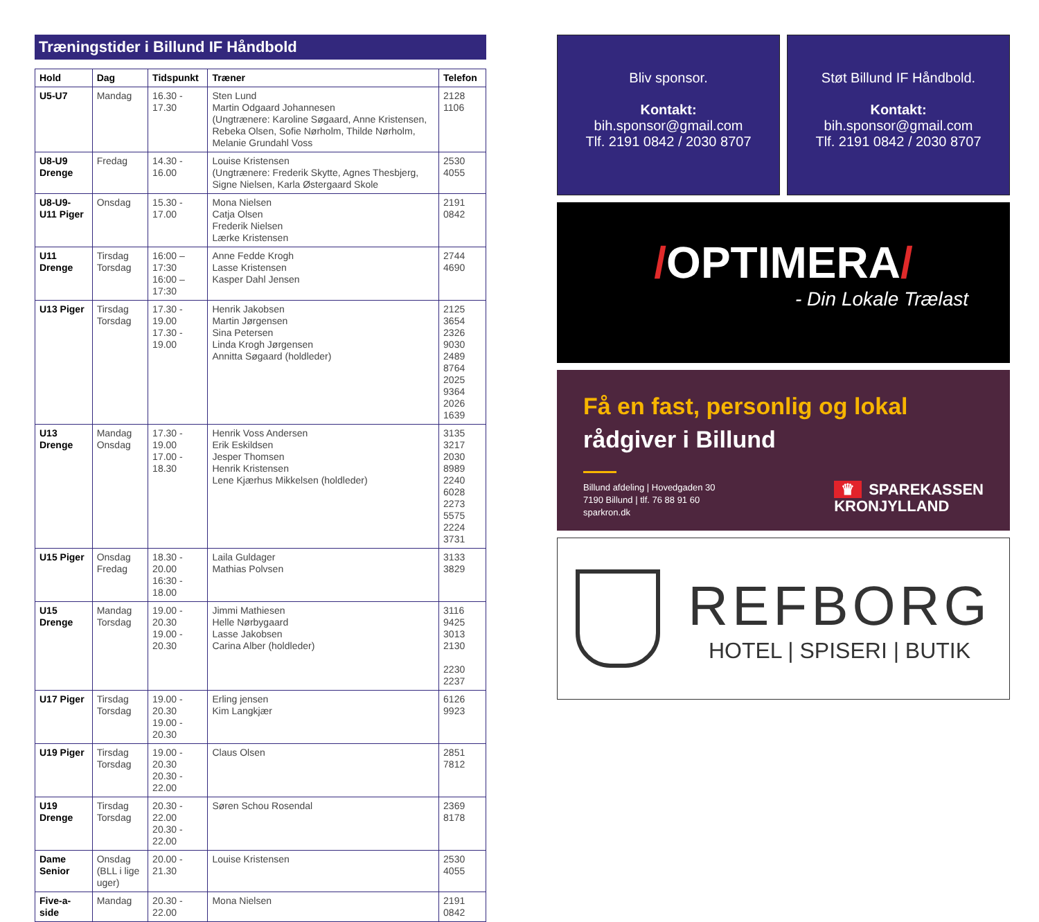Træningstider i Billund IF Håndbold
| Hold | Dag | Tidspunkt | Træner | Telefon |
| --- | --- | --- | --- | --- |
| U5-U7 | Mandag | 16.30 - 17.30 | Sten Lund Martin Odgaard Johannesen (Ungtrænere: Karoline Søgaard, Anne Kristensen, Rebeka Olsen, Sofie Nørholm, Thilde Nørholm, Melanie Grundahl Voss | 2128 1106 |
| U8-U9 Drenge | Fredag | 14.30 - 16.00 | Louise Kristensen (Ungtrænere: Frederik Skytte, Agnes Thesbjerg, Signe Nielsen, Karla Østergaard Skole | 2530 4055 |
| U8-U9-U11 Piger | Onsdag | 15.30 - 17.00 | Mona Nielsen Catja Olsen Frederik Nielsen Lærke Kristensen | 2191 0842 |
| U11 Drenge | Tirsdag Torsdag | 16:00 – 17:30 16:00 – 17:30 | Anne Fedde Krogh Lasse Kristensen Kasper Dahl Jensen | 2744 4690 |
| U13 Piger | Tirsdag Torsdag | 17.30 - 19.00 17.30 - 19.00 | Henrik Jakobsen Martin Jørgensen Sina Petersen Linda Krogh Jørgensen Annitta Søgaard (holdleder) | 2125 3654 2326 9030 2489 8764 2025 9364 2026 1639 |
| U13 Drenge | Mandag Onsdag | 17.30 - 19.00 17.00 - 18.30 | Henrik Voss Andersen Erik Eskildsen Jesper Thomsen Henrik Kristensen Lene Kjærhus Mikkelsen (holdleder) | 3135 3217 2030 8989 2240 6028 2273 5575 2224 3731 |
| U15 Piger | Onsdag Fredag | 18.30 - 20.00 16:30 - 18.00 | Laila Guldager Mathias Polvsen | 3133 3829 |
| U15 Drenge | Mandag Torsdag | 19.00 - 20.30 19.00 - 20.30 | Jimmi Mathiesen Helle Nørbygaard Lasse Jakobsen Carina Alber (holdleder) | 3116 9425 3013 2130 2230 2237 |
| U17 Piger | Tirsdag Torsdag | 19.00 - 20.30 19.00 - 20.30 | Erling jensen Kim Langkjær | 6126 9923 |
| U19 Piger | Tirsdag Torsdag | 19.00 - 20.30 20.30 - 22.00 | Claus Olsen | 2851 7812 |
| U19 Drenge | Tirsdag Torsdag | 20.30 - 22.00 20.30 - 22.00 | Søren Schou Rosendal | 2369 8178 |
| Dame Senior | Onsdag (BLL i lige uger) | 20.00 - 21.30 | Louise Kristensen | 2530 4055 |
| Five-a-side | Mandag | 20.30 - 22.00 | Mona Nielsen | 2191 0842 |
Bliv sponsor.
Kontakt:
bih.sponsor@gmail.com
Tlf. 2191 0842 / 2030 8707
Støt Billund IF Håndbold.
Kontakt:
bih.sponsor@gmail.com
Tlf. 2191 0842 / 2030 8707
/OPTIMERA/
- Din Lokale Trælast
Få en fast, personlig og lokal
rådgiver i Billund
Billund afdeling | Hovedgaden 30
7190 Billund | tlf. 76 88 91 60
sparkron.dk
♛ SPAREKASSEN
KRONJYLLAND
REFBORG
HOTEL | SPISERI | BUTIK